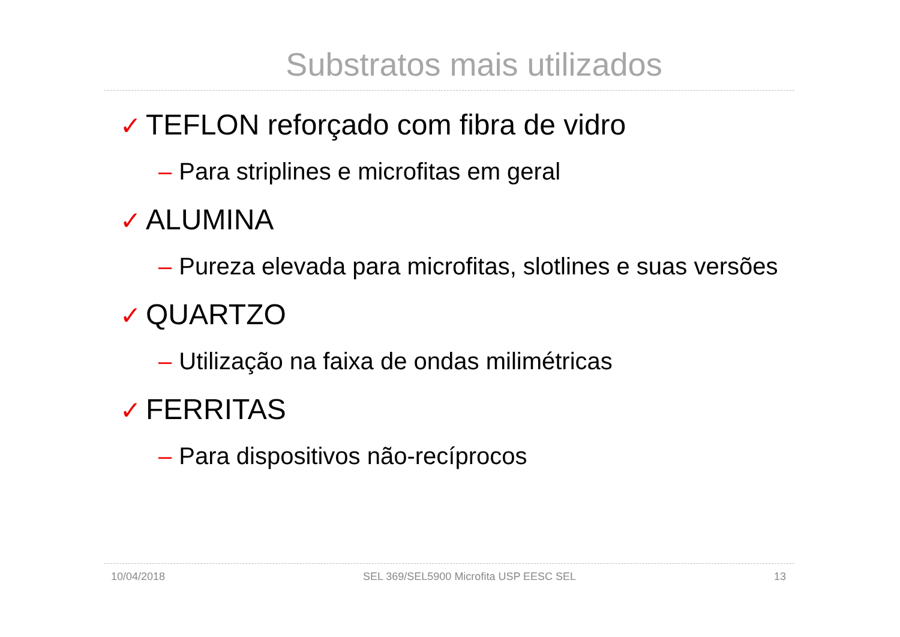Substratos mais utilizados
✓ TEFLON reforçado com fibra de vidro
– Para striplines e microfitas em geral
✓ ALUMINA
– Pureza elevada para microfitas, slotlines e suas versões
✓ QUARTZO
– Utilização na faixa de ondas milimétricas
✓ FERRITAS
– Para dispositivos não-recíprocos
10/04/2018 SEL 369/SEL5900 Microfita USP EESC SEL 13